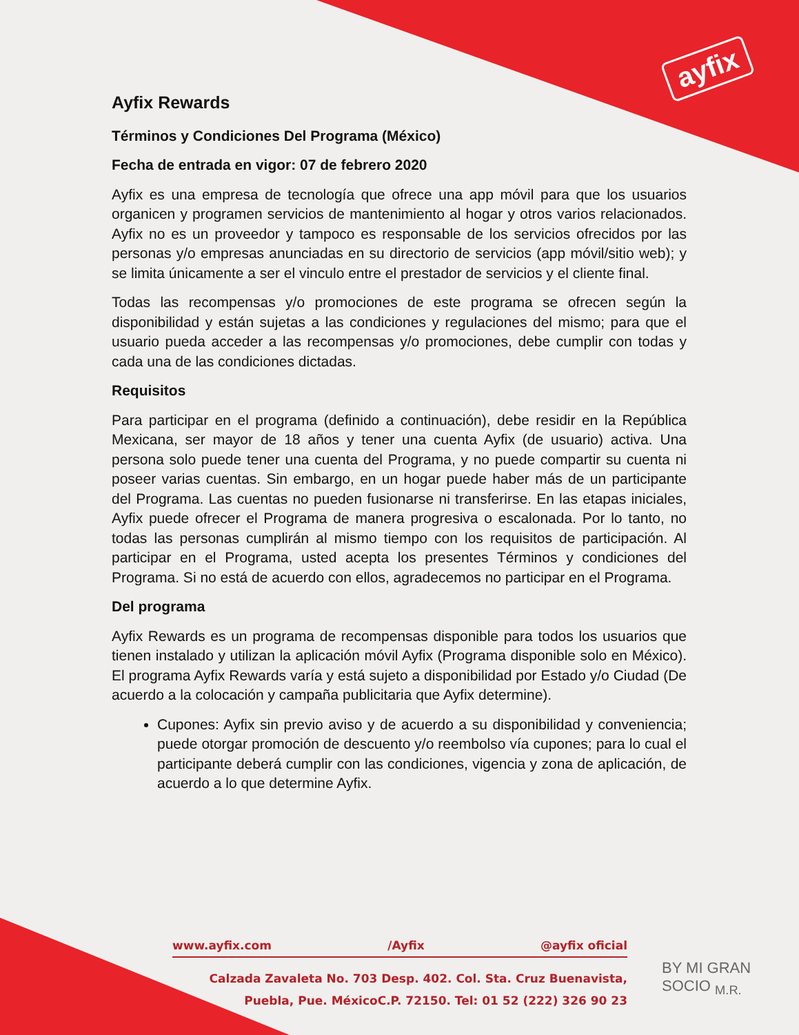ayfix
Ayfix Rewards
Términos y Condiciones Del Programa (México)
Fecha de entrada en vigor: 07 de febrero 2020
Ayfix es una empresa de tecnología que ofrece una app móvil para que los usuarios organicen y programen servicios de mantenimiento al hogar y otros varios relacionados. Ayfix no es un proveedor y tampoco es responsable de los servicios ofrecidos por las personas y/o empresas anunciadas en su directorio de servicios (app móvil/sitio web); y se limita únicamente a ser el vinculo entre el prestador de servicios y el cliente final.
Todas las recompensas y/o promociones de este programa se ofrecen según la disponibilidad y están sujetas a las condiciones y regulaciones del mismo; para que el usuario pueda acceder a las recompensas y/o promociones, debe cumplir con todas y cada una de las condiciones dictadas.
Requisitos
Para participar en el programa (definido a continuación), debe residir en la República Mexicana, ser mayor de 18 años y tener una cuenta Ayfix (de usuario) activa. Una persona solo puede tener una cuenta del Programa, y no puede compartir su cuenta ni poseer varias cuentas. Sin embargo, en un hogar puede haber más de un participante del Programa. Las cuentas no pueden fusionarse ni transferirse. En las etapas iniciales, Ayfix puede ofrecer el Programa de manera progresiva o escalonada. Por lo tanto, no todas las personas cumplirán al mismo tiempo con los requisitos de participación. Al participar en el Programa, usted acepta los presentes Términos y condiciones del Programa. Si no está de acuerdo con ellos, agradecemos no participar en el Programa.
Del programa
Ayfix Rewards es un programa de recompensas disponible para todos los usuarios que tienen instalado y utilizan la aplicación móvil Ayfix (Programa disponible solo en México). El programa Ayfix Rewards varía y está sujeto a disponibilidad por Estado y/o Ciudad (De acuerdo a la colocación y campaña publicitaria que Ayfix determine).
Cupones: Ayfix sin previo aviso y de acuerdo a su disponibilidad y conveniencia; puede otorgar promoción de descuento y/o reembolso vía cupones; para lo cual el participante deberá cumplir con las condiciones, vigencia y zona de aplicación, de acuerdo a lo que determine Ayfix.
www.ayfix.com /Ayfix @ayfix oficial
Calzada Zavaleta No. 703 Desp. 402. Col. Sta. Cruz Buenavista,
Puebla, Pue. MéxicoC.P. 72150. Tel: 01 52 (222) 326 90 23
BY MI GRAN SOCIO <sub>M.R.</sub>